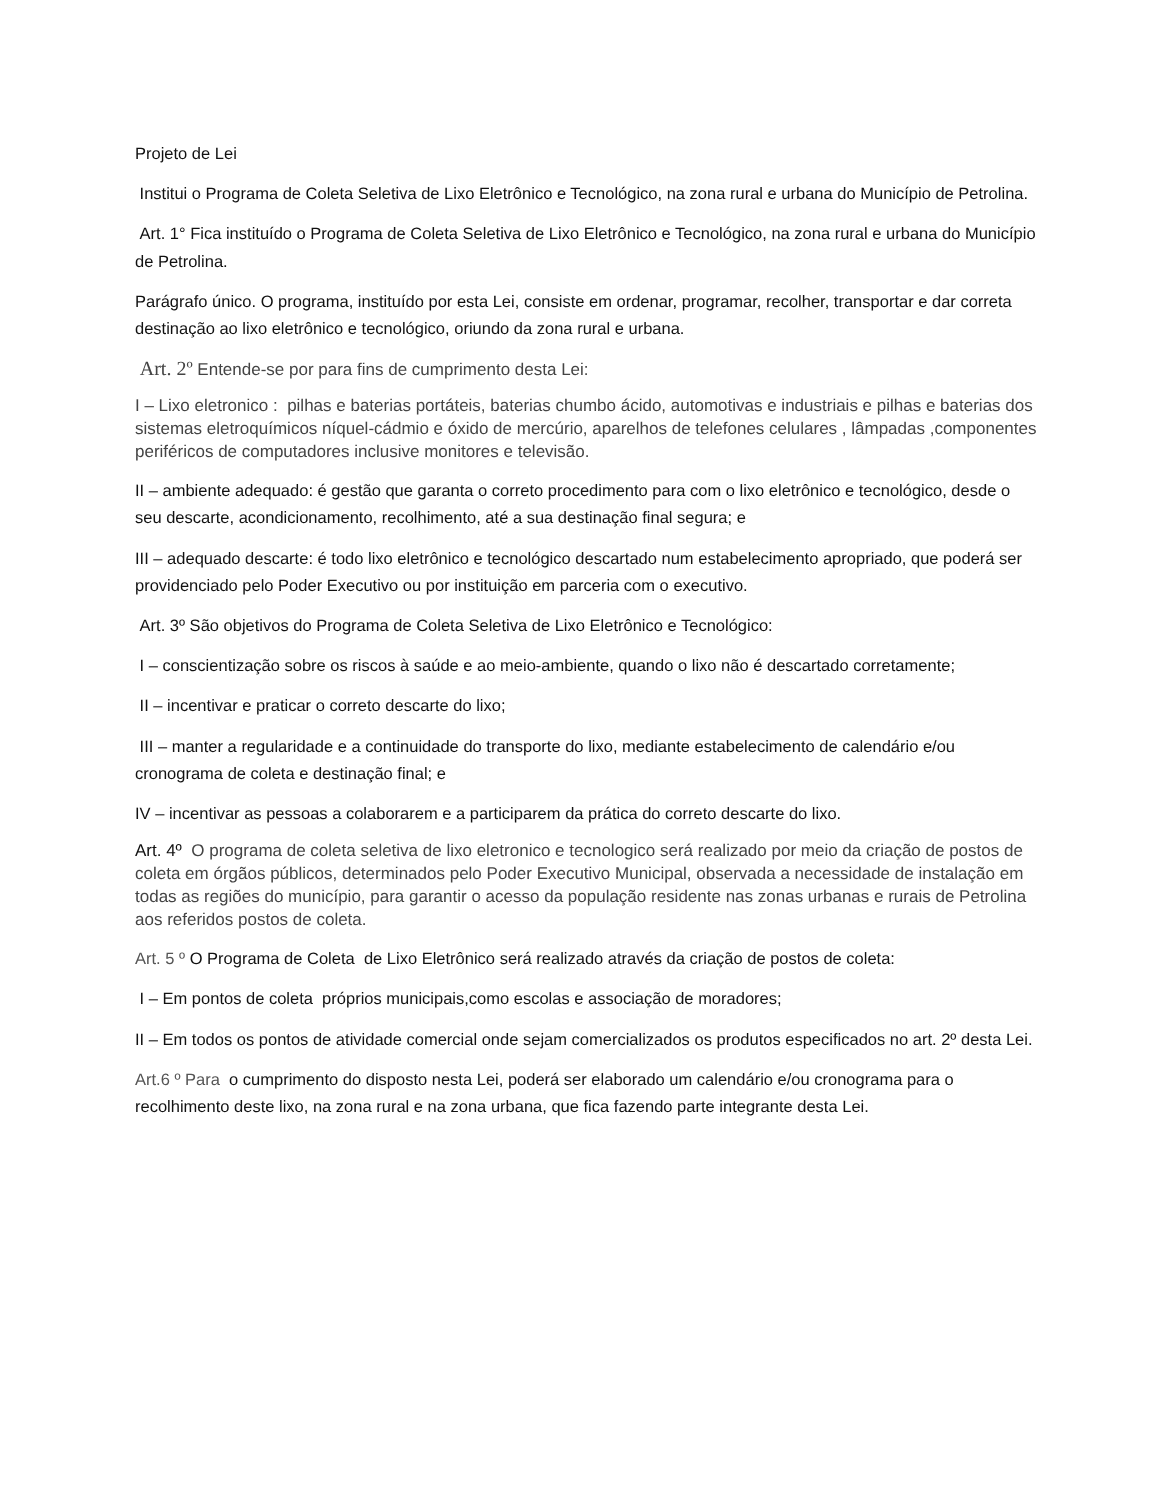Projeto de Lei
Institui o Programa de Coleta Seletiva de Lixo Eletrônico e Tecnológico, na zona rural e urbana do Município de Petrolina.
Art. 1° Fica instituído o Programa de Coleta Seletiva de Lixo Eletrônico e Tecnológico, na zona rural e urbana do Município de Petrolina.
Parágrafo único. O programa, instituído por esta Lei, consiste em ordenar, programar, recolher, transportar e dar correta destinação ao lixo eletrônico e tecnológico, oriundo da zona rural e urbana.
Art. 2º Entende-se por para fins de cumprimento desta Lei:
I – Lixo eletronico : pilhas e baterias portáteis, baterias chumbo ácido, automotivas e industriais e pilhas e baterias dos sistemas eletroquímicos níquel-cádmio e óxido de mercúrio, aparelhos de telefones celulares , lâmpadas ,componentes periféricos de computadores inclusive monitores e televisão.
II – ambiente adequado: é gestão que garanta o correto procedimento para com o lixo eletrônico e tecnológico, desde o seu descarte, acondicionamento, recolhimento, até a sua destinação final segura; e
III – adequado descarte: é todo lixo eletrônico e tecnológico descartado num estabelecimento apropriado, que poderá ser providenciado pelo Poder Executivo ou por instituição em parceria com o executivo.
Art. 3º São objetivos do Programa de Coleta Seletiva de Lixo Eletrônico e Tecnológico:
I – conscientização sobre os riscos à saúde e ao meio-ambiente, quando o lixo não é descartado corretamente;
II – incentivar e praticar o correto descarte do lixo;
III – manter a regularidade e a continuidade do transporte do lixo, mediante estabelecimento de calendário e/ou cronograma de coleta e destinação final; e
IV – incentivar as pessoas a colaborarem e a participarem da prática do correto descarte do lixo.
Art. 4º O programa de coleta seletiva de lixo eletronico e tecnologico será realizado por meio da criação de postos de coleta em órgãos públicos, determinados pelo Poder Executivo Municipal, observada a necessidade de instalação em todas as regiões do município, para garantir o acesso da população residente nas zonas urbanas e rurais de Petrolina aos referidos postos de coleta.
Art. 5 º O Programa de Coleta de Lixo Eletrônico será realizado através da criação de postos de coleta:
I – Em pontos de coleta próprios municipais,como escolas e associação de moradores;
II – Em todos os pontos de atividade comercial onde sejam comercializados os produtos especificados no art. 2º desta Lei.
Art.6 º Para o cumprimento do disposto nesta Lei, poderá ser elaborado um calendário e/ou cronograma para o recolhimento deste lixo, na zona rural e na zona urbana, que fica fazendo parte integrante desta Lei.